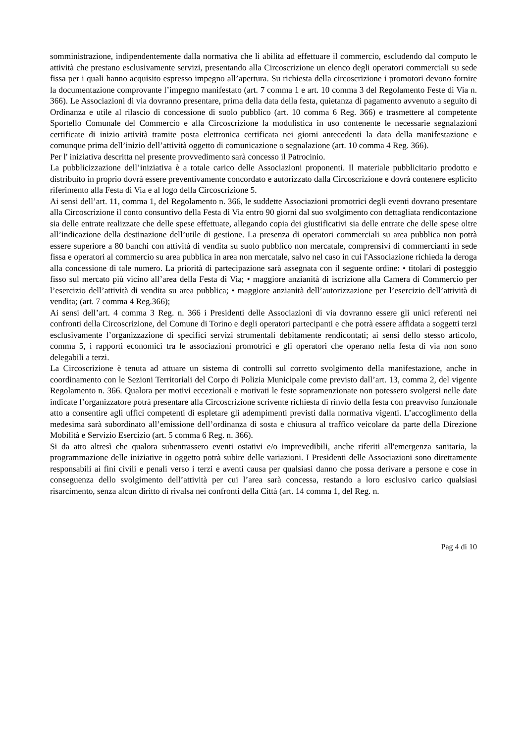somministrazione, indipendentemente dalla normativa che li abilita ad effettuare il commercio, escludendo dal computo le attività che prestano esclusivamente servizi, presentando alla Circoscrizione un elenco degli operatori commerciali su sede fissa per i quali hanno acquisito espresso impegno all’apertura. Su richiesta della circoscrizione i promotori devono fornire la documentazione comprovante l’impegno manifestato (art. 7 comma 1 e art. 10 comma 3 del Regolamento Feste di Via n. 366). Le Associazioni di via dovranno presentare, prima della data della festa, quietanza di pagamento avvenuto a seguito di Ordinanza e utile al rilascio di concessione di suolo pubblico (art. 10 comma 6 Reg. 366) e trasmettere al competente Sportello Comunale del Commercio e alla Circoscrizione la modulistica in uso contenente le necessarie segnalazioni certificate di inizio attività tramite posta elettronica certificata nei giorni antecedenti la data della manifestazione e comunque prima dell’inizio dell’attività oggetto di comunicazione o segnalazione (art. 10 comma 4 Reg. 366).
Per l' iniziativa descritta nel presente provvedimento sarà concesso il Patrocinio.
La pubblicizzazione dell’iniziativa è a totale carico delle Associazioni proponenti. Il materiale pubblicitario prodotto e distribuito in proprio dovrà essere preventivamente concordato e autorizzato dalla Circoscrizione e dovrà contenere esplicito riferimento alla Festa di Via e al logo della Circoscrizione 5.
Ai sensi dell’art. 11, comma 1, del Regolamento n. 366, le suddette Associazioni promotrici degli eventi dovrano presentare alla Circoscrizione il conto consuntivo della Festa di Via entro 90 giorni dal suo svolgimento con dettagliata rendicontazione sia delle entrate realizzate che delle spese effettuate, allegando copia dei giustificativi sia delle entrate che delle spese oltre all’indicazione della destinazione dell’utile di gestione. La presenza di operatori commerciali su area pubblica non potrà essere superiore a 80 banchi con attività di vendita su suolo pubblico non mercatale, comprensivi di commercianti in sede fissa e operatori al commercio su area pubblica in area non mercatale, salvo nel caso in cui l'Associazione richieda la deroga alla concessione di tale numero. La priorità di partecipazione sarà assegnata con il seguente ordine: • titolari di posteggio fisso sul mercato più vicino all’area della Festa di Via; • maggiore anzianità di iscrizione alla Camera di Commercio per l’esercizio dell’attività di vendita su area pubblica; • maggiore anzianità dell’autorizzazione per l’esercizio dell’attività di vendita; (art. 7 comma 4 Reg.366);
Ai sensi dell’art. 4 comma 3 Reg. n. 366 i Presidenti delle Associazioni di via dovranno essere gli unici referenti nei confronti della Circoscrizione, del Comune di Torino e degli operatori partecipanti e che potrà essere affidata a soggetti terzi esclusivamente l’organizzazione di specifici servizi strumentali debitamente rendicontati; ai sensi dello stesso articolo, comma 5, i rapporti economici tra le associazioni promotrici e gli operatori che operano nella festa di via non sono delegabili a terzi.
La Circoscrizione è tenuta ad attuare un sistema di controlli sul corretto svolgimento della manifestazione, anche in coordinamento con le Sezioni Territoriali del Corpo di Polizia Municipale come previsto dall’art. 13, comma 2, del vigente Regolamento n. 366. Qualora per motivi eccezionali e motivati le feste sopramenzionate non potessero svolgersi nelle date indicate l’organizzatore potrà presentare alla Circoscrizione scrivente richiesta di rinvio della festa con preavviso funzionale atto a consentire agli uffici competenti di espletare gli adempimenti previsti dalla normativa vigenti. L’accoglimento della medesima sarà subordinato all’emissione dell’ordinanza di sosta e chiusura al traffico veicolare da parte della Direzione Mobilità e Servizio Esercizio (art. 5 comma 6 Reg. n. 366).
Si da atto altresì che qualora subentrassero eventi ostativi e/o imprevedibili, anche riferiti all'emergenza sanitaria, la programmazione delle iniziative in oggetto potrà subire delle variazioni. I Presidenti delle Associazioni sono direttamente responsabili ai fini civili e penali verso i terzi e aventi causa per qualsiasi danno che possa derivare a persone e cose in conseguenza dello svolgimento dell’attività per cui l’area sarà concessa, restando a loro esclusivo carico qualsiasi risarcimento, senza alcun diritto di rivalsa nei confronti della Città (art. 14 comma 1, del Reg. n.
Pag 4 di 10